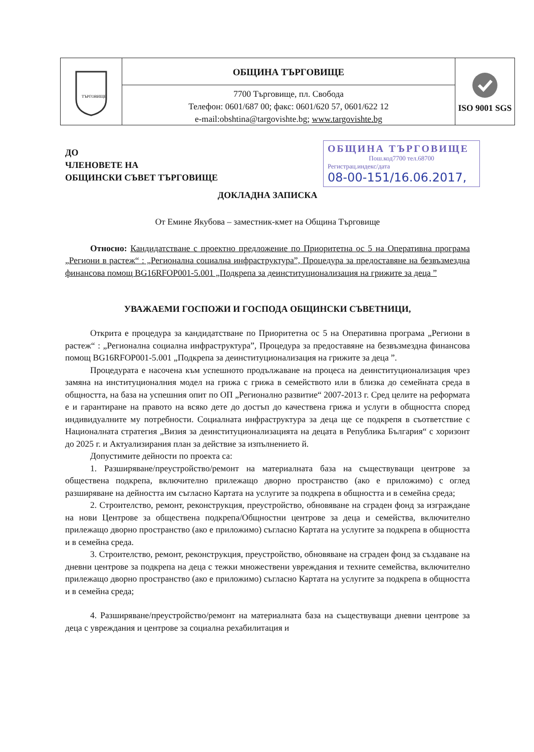ТЪРГОВИЩЕ
ОБЩИНА ТЪРГОВИЩЕ
7700 Търговище, пл. Свобода
Телефон: 0601/687 00; факс: 0601/620 57, 0601/622 12
e-mail:obshtina@targovishte.bg; www.targovishte.bg
ISO 9001 SGS
ДО
ЧЛЕНОВЕТЕ НА
ОБЩИНСКИ СЪВЕТ ТЪРГОВИЩЕ
ОБЩИНА ТЪРГОВИЩЕ
Пош.код7700 тел.68700
Регистрац.индекс/дата
08-00-151/16.06.2017,
ДОКЛАДНА ЗАПИСКА
От Емине Якубова – заместник-кмет на Община Търговище
Относно: Кандидатстване с проектно предложение по Приоритетна ос 5 на Оперативна програма „Региони в растеж“ : „Регионална социална инфраструктура”, Процедура за предоставяне на безвъзмездна финансова помощ BG16RFOP001-5.001 „Подкрепа за деинституционализация на грижите за деца ”
УВАЖАЕМИ ГОСПОЖИ И ГОСПОДА ОБЩИНСКИ СЪВЕТНИЦИ,
Открита е процедура за кандидатстване по Приоритетна ос 5 на Оперативна програма „Региони в растеж“ : „Регионална социална инфраструктура”, Процедура за предоставяне на безвъзмездна финансова помощ BG16RFOP001-5.001 „Подкрепа за деинституционализация на грижите за деца ”.
Процедурата е насочена към успешното продължаване на процеса на деинституционализация чрез замяна на институционалния модел на грижа с грижа в семейството или в близка до семейната среда в общността, на база на успешния опит по ОП „Регионално развитие“ 2007-2013 г. Сред целите на реформата е и гарантиране на правото на всяко дете до достъп до качествена грижа и услуги в общността според индивидуалните му потребности. Социалната инфраструктура за деца ще се подкрепя в съответствие с Националната стратегия „Визия за деинституционализацията на децата в Република България“ с хоризонт до 2025 г. и Актуализирания план за действие за изпълнението й.
Допустимите дейности по проекта са:
1. Разширяване/преустройство/ремонт на материалната база на съществуващи центрове за обществена подкрепа, включително прилежащо дворно пространство (ако е приложимо) с оглед разширяване на дейността им съгласно Картата на услугите за подкрепа в общността и в семейна среда;
2. Строителство, ремонт, реконструкция, преустройство, обновяване на сграден фонд за изграждане на нови Центрове за обществена подкрепа/Общностни центрове за деца и семейства, включително прилежащо дворно пространство (ако е приложимо) съгласно Картата на услугите за подкрепа в общността и в семейна среда.
3. Строителство, ремонт, реконструкция, преустройство, обновяване на сграден фонд за създаване на дневни центрове за подкрепа на деца с тежки множествени увреждания и техните семейства, включително прилежащо дворно пространство (ако е приложимо) съгласно Картата на услугите за подкрепа в общността и в семейна среда;
4. Разширяване/преустройство/ремонт на материалната база на съществуващи дневни центрове за деца с увреждания и центрове за социална рехабилитация и